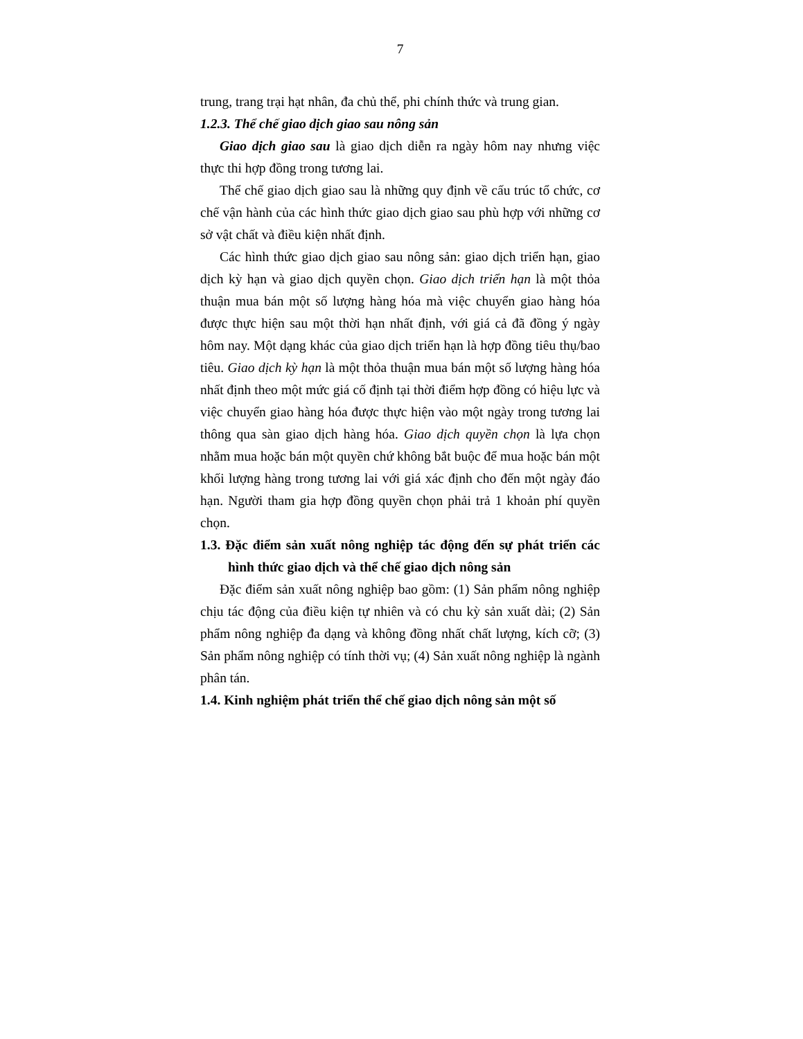7
trung, trang trại hạt nhân, đa chủ thể, phi chính thức và trung gian.
1.2.3. Thể chế giao dịch giao sau nông sản
Giao dịch giao sau là giao dịch diễn ra ngày hôm nay nhưng việc thực thi hợp đồng trong tương lai.
Thể chế giao dịch giao sau là những quy định về cấu trúc tổ chức, cơ chế vận hành của các hình thức giao dịch giao sau phù hợp với những cơ sở vật chất và điều kiện nhất định.
Các hình thức giao dịch giao sau nông sản: giao dịch triển hạn, giao dịch kỳ hạn và giao dịch quyền chọn. Giao dịch triển hạn là một thỏa thuận mua bán một số lượng hàng hóa mà việc chuyển giao hàng hóa được thực hiện sau một thời hạn nhất định, với giá cả đã đồng ý ngày hôm nay. Một dạng khác của giao dịch triển hạn là hợp đồng tiêu thụ/bao tiêu. Giao dịch kỳ hạn là một thỏa thuận mua bán một số lượng hàng hóa nhất định theo một mức giá cố định tại thời điểm hợp đồng có hiệu lực và việc chuyển giao hàng hóa được thực hiện vào một ngày trong tương lai thông qua sàn giao dịch hàng hóa. Giao dịch quyền chọn là lựa chọn nhằm mua hoặc bán một quyền chứ không bắt buộc để mua hoặc bán một khối lượng hàng trong tương lai với giá xác định cho đến một ngày đáo hạn. Người tham gia hợp đồng quyền chọn phải trả 1 khoản phí quyền chọn.
1.3. Đặc điểm sản xuất nông nghiệp tác động đến sự phát triển các hình thức giao dịch và thể chế giao dịch nông sản
Đặc điểm sản xuất nông nghiệp bao gồm: (1) Sản phẩm nông nghiệp chịu tác động của điều kiện tự nhiên và có chu kỳ sản xuất dài; (2) Sản phẩm nông nghiệp đa dạng và không đồng nhất chất lượng, kích cỡ; (3) Sản phẩm nông nghiệp có tính thời vụ; (4) Sản xuất nông nghiệp là ngành phân tán.
1.4. Kinh nghiệm phát triển thể chế giao dịch nông sản một số